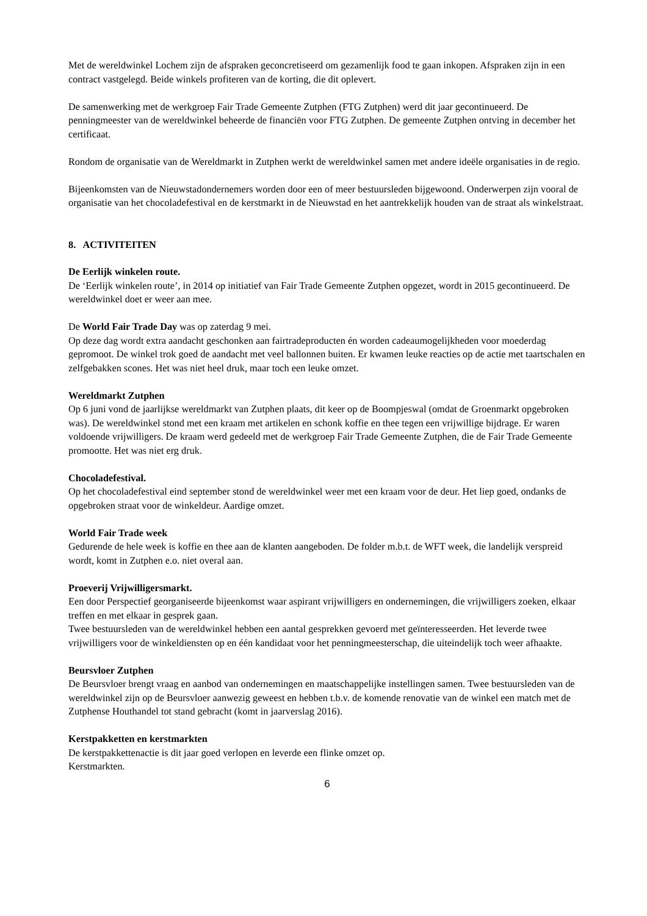Met de wereldwinkel Lochem zijn de afspraken geconcretiseerd om gezamenlijk food te gaan inkopen. Afspraken zijn in een contract vastgelegd. Beide winkels profiteren van de korting, die dit oplevert.
De samenwerking met de werkgroep Fair Trade Gemeente Zutphen (FTG Zutphen) werd dit jaar gecontinueerd. De penningmeester van de wereldwinkel beheerde de financiën voor FTG Zutphen. De gemeente Zutphen ontving in december het certificaat.
Rondom de organisatie van de Wereldmarkt in Zutphen werkt de wereldwinkel samen met andere ideële organisaties in de regio.
Bijeenkomsten van de Nieuwstadondernemers worden door een of meer bestuursleden bijgewoond. Onderwerpen zijn vooral de organisatie van het chocoladefestival en de kerstmarkt in de Nieuwstad en het aantrekkelijk houden van de straat als winkelstraat.
8. ACTIVITEITEN
De Eerlijk winkelen route.
De ‘Eerlijk winkelen route’, in 2014 op initiatief van Fair Trade Gemeente Zutphen opgezet, wordt in 2015 gecontinueerd. De wereldwinkel doet er weer aan mee.
De World Fair Trade Day was op zaterdag 9 mei.
Op deze dag wordt extra aandacht geschonken aan fairtradeproducten én worden cadeaumogelijkheden voor moederdag gepromoot. De winkel trok goed de aandacht met veel ballonnen buiten. Er kwamen leuke reacties op de actie met taartschalen en zelfgebakken scones. Het was niet heel druk, maar toch een leuke omzet.
Wereldmarkt Zutphen
Op 6 juni vond de jaarlijkse wereldmarkt van Zutphen plaats, dit keer op de Boompjeswal (omdat de Groenmarkt opgebroken was). De wereldwinkel stond met een kraam met artikelen en schonk koffie en thee tegen een vrijwillige bijdrage. Er waren voldoende vrijwilligers. De kraam werd gedeeld met de werkgroep Fair Trade Gemeente Zutphen, die de Fair Trade Gemeente promootte. Het was niet erg druk.
Chocoladefestival.
Op het chocoladefestival eind september stond de wereldwinkel weer met een kraam voor de deur. Het liep goed, ondanks de opgebroken straat voor de winkeldeur. Aardige omzet.
World Fair Trade week
Gedurende de hele week is koffie en thee aan de klanten aangeboden. De folder m.b.t. de WFT week, die landelijk verspreid wordt, komt in Zutphen e.o. niet overal aan.
Proeverij Vrijwilligersmarkt.
Een door Perspectief georganiseerde bijeenkomst waar aspirant vrijwilligers en ondernemingen, die vrijwilligers zoeken, elkaar treffen en met elkaar in gesprek gaan.
Twee bestuursleden van de wereldwinkel hebben een aantal gesprekken gevoerd met geïnteresseerden. Het leverde twee vrijwilligers voor de winkeldiensten op en één kandidaat voor het penningmeesterschap, die uiteindelijk toch weer afhaakte.
Beursvloer Zutphen
De Beursvloer brengt vraag en aanbod van ondernemingen en maatschappelijke instellingen samen. Twee bestuursleden van de wereldwinkel zijn op de Beursvloer aanwezig geweest en hebben t.b.v. de komende renovatie van de winkel een match met de Zutphense Houthandel tot stand gebracht (komt in jaarverslag 2016).
Kerstpakketten en kerstmarkten
De kerstpakkettenactie is dit jaar goed verlopen en leverde een flinke omzet op.
Kerstmarkten.
6